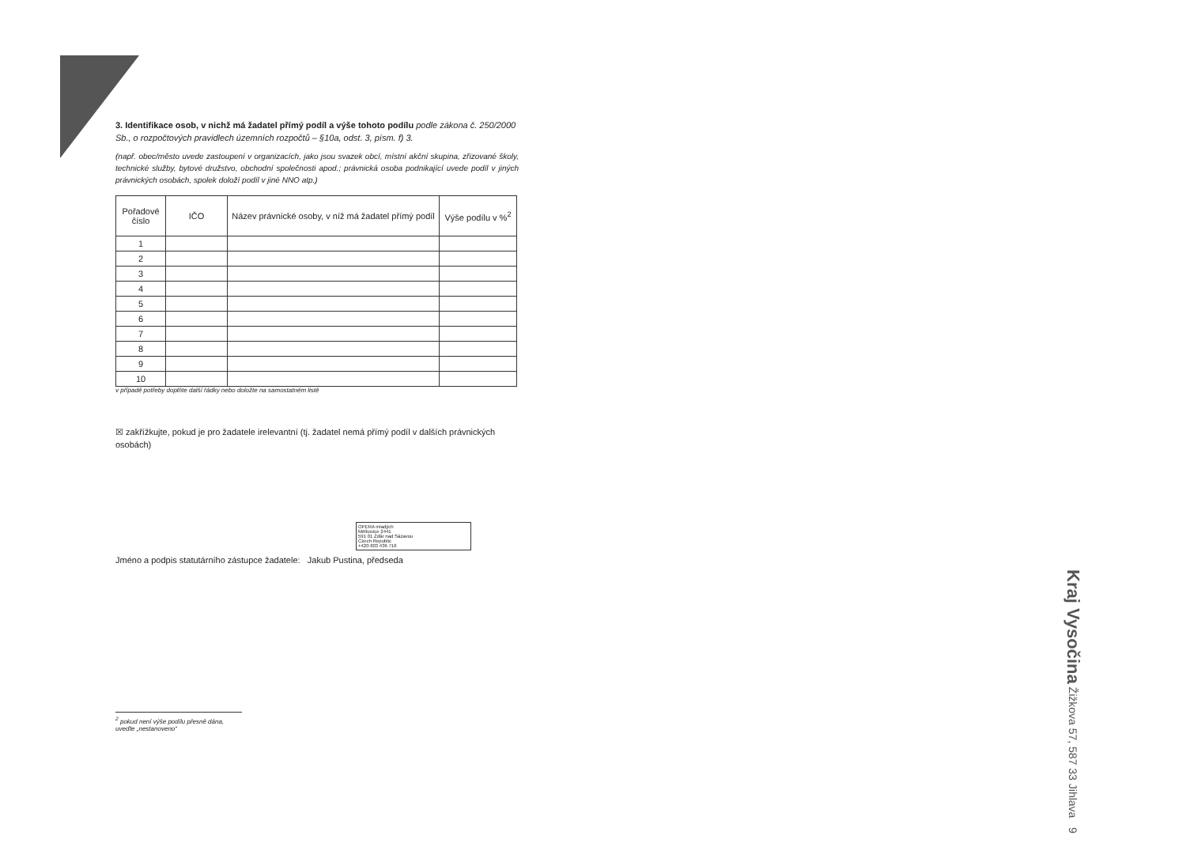3. Identifikace osob, v nichž má žadatel přímý podíl a výše tohoto podílu podle zákona č. 250/2000 Sb., o rozpočtových pravidlech územních rozpočtů – §10a, odst. 3, písm. f) 3.
(např. obec/město uvede zastoupení v organizacích, jako jsou svazek obcí, místní akční skupina, zřizované školy, technické služby, bytové družstvo, obchodní společnosti apod.; právnická osoba podnikající uvede podíl v jiných právnických osobách, spolek doloží podíl v jiné NNO atp.)
| Pořadové číslo | IČO | Název právnické osoby, v níž má žadatel přímý podíl | Výše podílu v %<sup>2</sup> |
| --- | --- | --- | --- |
| 1 | | | |
| 2 | | | |
| 3 | | | |
| 4 | | | |
| 5 | | | |
| 6 | | | |
| 7 | | | |
| 8 | | | |
| 9 | | | |
| 10 | | | |
v případě potřeby doplňte další řádky nebo doložte na samostatném listě
☒ zakřížkujte, pokud je pro žadatele irelevantní (tj. žadatel nemá přímý podíl v dalších právnických osobách)
OPERA mladých
Mělkovice 2441
591 01 Žďár nad Sázavou
Czech Republic
+420 603 436 716
Jméno a podpis statutárního zástupce žadatele: Jakub Pustina, předseda
<sup>2</sup> pokud není výše podílu přesně dána, uveďte „nestanoveno“
Kraj Vysočina Žižkova 57, 587 33 Jihlava 9